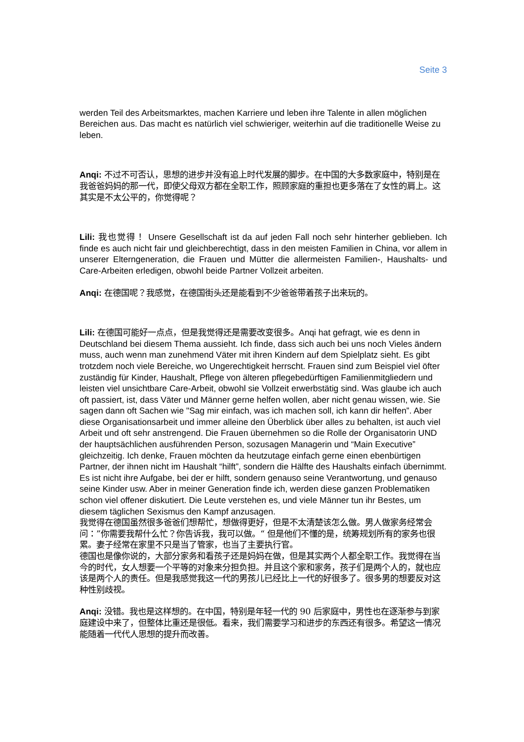Seite 3
werden Teil des Arbeitsmarktes, machen Karriere und leben ihre Talente in allen möglichen Bereichen aus. Das macht es natürlich viel schwieriger, weiterhin auf die traditionelle Weise zu leben.
Anqi: 不过不可否认，思想的进步并没有追上时代发展的脚步。在中国的大多数家庭中，特别是在我爸爸妈妈的那一代，即使父母双方都在全职工作，照顾家庭的重担也更多落在了女性的肩上。这其实是不太公平的，你觉得呢？
Lili: 我也觉得！ Unsere Gesellschaft ist da auf jeden Fall noch sehr hinterher geblieben. Ich finde es auch nicht fair und gleichberechtigt, dass in den meisten Familien in China, vor allem in unserer Elterngeneration, die Frauen und Mütter die allermeisten Familien-, Haushalts- und Care-Arbeiten erledigen, obwohl beide Partner Vollzeit arbeiten.
Anqi: 在德国呢？我感觉，在德国街头还是能看到不少爸爸带着孩子出来玩的。
Lili: 在德国可能好一点点，但是我觉得还是需要改变很多。Anqi hat gefragt, wie es denn in Deutschland bei diesem Thema aussieht. Ich finde, dass sich auch bei uns noch Vieles ändern muss, auch wenn man zunehmend Väter mit ihren Kindern auf dem Spielplatz sieht. Es gibt trotzdem noch viele Bereiche, wo Ungerechtigkeit herrscht. Frauen sind zum Beispiel viel öfter zuständig für Kinder, Haushalt, Pflege von älteren pflegebedürftigen Familienmitgliedern und leisten viel unsichtbare Care-Arbeit, obwohl sie Vollzeit erwerbstätig sind. Was glaube ich auch oft passiert, ist, dass Väter und Männer gerne helfen wollen, aber nicht genau wissen, wie. Sie sagen dann oft Sachen wie "Sag mir einfach, was ich machen soll, ich kann dir helfen”. Aber diese Organisationsarbeit und immer alleine den Überblick über alles zu behalten, ist auch viel Arbeit und oft sehr anstrengend. Die Frauen übernehmen so die Rolle der Organisatorin UND der hauptsächlichen ausführenden Person, sozusagen Managerin und “Main Executive” gleichzeitig. Ich denke, Frauen möchten da heutzutage einfach gerne einen ebenbürtigen Partner, der ihnen nicht im Haushalt “hilft”, sondern die Hälfte des Haushalts einfach übernimmt. Es ist nicht ihre Aufgabe, bei der er hilft, sondern genauso seine Verantwortung, und genauso seine Kinder usw. Aber in meiner Generation finde ich, werden diese ganzen Problematiken schon viel offener diskutiert. Die Leute verstehen es, und viele Männer tun ihr Bestes, um diesem täglichen Sexismus den Kampf anzusagen.
我觉得在德国虽然很多爸爸们想帮忙，想做得更好，但是不太清楚该怎么做。男人做家务经常会问：”你需要我帮什么忙？你告诉我，我可以做。“ 但是他们不懂的是，统筹规划所有的家务也很累。妻子经常在家里不只是当了管家，也当了主要执行官。
德国也是像你说的，大部分家务和看孩子还是妈妈在做，但是其实两个人都全职工作。我觉得在当今的时代，女人想要一个平等的对象来分担负担。并且这个家和家务，孩子们是两个人的，就也应该是两个人的责任。但是我感觉我这一代的男孩儿已经比上一代的好很多了。很多男的想要反对这种性别歧视。
Anqi: 没错。我也是这样想的。在中国，特别是年轻一代的 90 后家庭中，男性也在逐渐参与到家庭建设中来了，但整体比重还是很低。看来，我们需要学习和进步的东西还有很多。希望这一情况能随着一代代人思想的提升而改善。